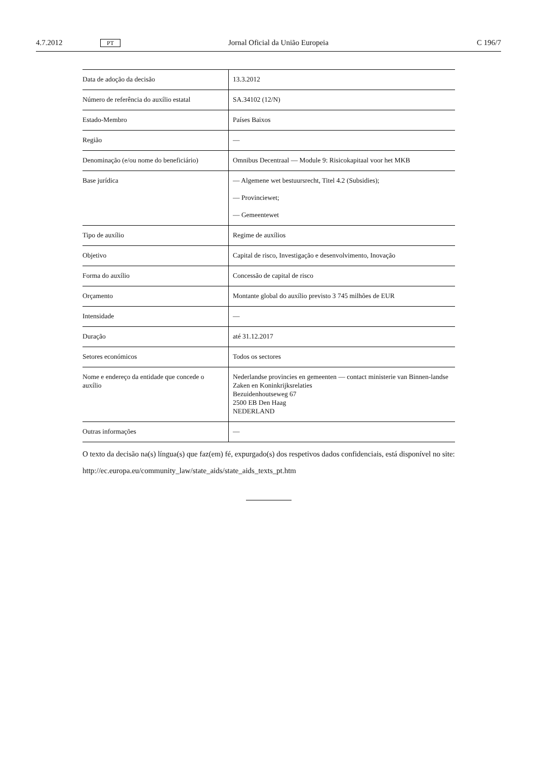4.7.2012 PT Jornal Oficial da União Europeia C 196/7
| Data de adoção da decisão | 13.3.2012 |
| Número de referência do auxílio estatal | SA.34102 (12/N) |
| Estado-Membro | Países Baixos |
| Região | — |
| Denominação (e/ou nome do beneficiário) | Omnibus Decentraal — Module 9: Risicokapitaal voor het MKB |
| Base jurídica | — Algemene wet bestuursrecht, Titel 4.2 (Subsidies); — Provinciewet; — Gemeentewet |
| Tipo de auxílio | Regime de auxílios |
| Objetivo | Capital de risco, Investigação e desenvolvimento, Inovação |
| Forma do auxílio | Concessão de capital de risco |
| Orçamento | Montante global do auxílio previsto 3 745 milhões de EUR |
| Intensidade | — |
| Duração | até 31.12.2017 |
| Setores económicos | Todos os sectores |
| Nome e endereço da entidade que concede o auxílio | Nederlandse provincies en gemeenten — contact ministerie van Binnen-landse Zaken en Koninkrijksrelaties Bezuidenhoutseweg 67 2500 EB Den Haag NEDERLAND |
| Outras informações | — |
O texto da decisão na(s) língua(s) que faz(em) fé, expurgado(s) dos respetivos dados confidenciais, está disponível no site:
http://ec.europa.eu/community_law/state_aids/state_aids_texts_pt.htm